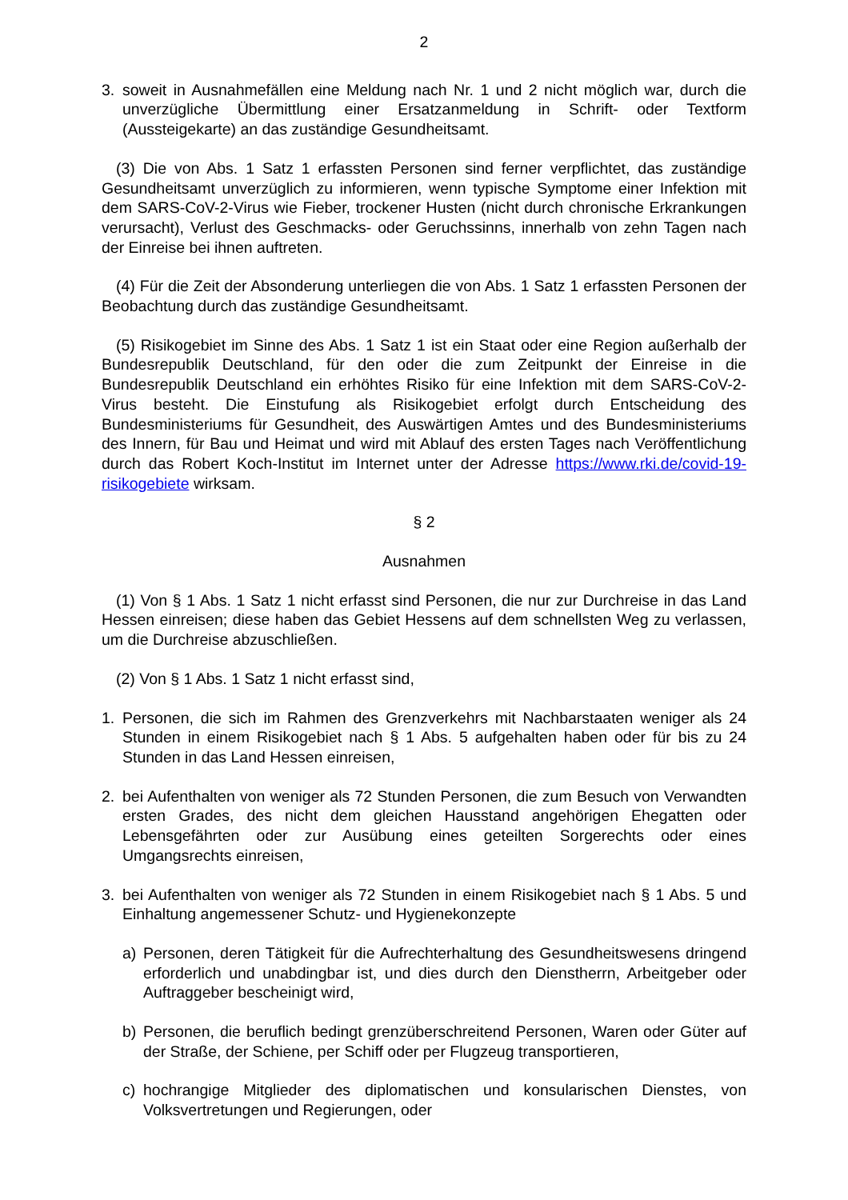2
3. soweit in Ausnahmefällen eine Meldung nach Nr. 1 und 2 nicht möglich war, durch die unverzügliche Übermittlung einer Ersatzanmeldung in Schrift- oder Textform (Aussteigekarte) an das zuständige Gesundheitsamt.
(3) Die von Abs. 1 Satz 1 erfassten Personen sind ferner verpflichtet, das zuständige Gesundheitsamt unverzüglich zu informieren, wenn typische Symptome einer Infektion mit dem SARS-CoV-2-Virus wie Fieber, trockener Husten (nicht durch chronische Erkrankungen verursacht), Verlust des Geschmacks- oder Geruchssinns, innerhalb von zehn Tagen nach der Einreise bei ihnen auftreten.
(4) Für die Zeit der Absonderung unterliegen die von Abs. 1 Satz 1 erfassten Personen der Beobachtung durch das zuständige Gesundheitsamt.
(5) Risikogebiet im Sinne des Abs. 1 Satz 1 ist ein Staat oder eine Region außerhalb der Bundesrepublik Deutschland, für den oder die zum Zeitpunkt der Einreise in die Bundesrepublik Deutschland ein erhöhtes Risiko für eine Infektion mit dem SARS-CoV-2-Virus besteht. Die Einstufung als Risikogebiet erfolgt durch Entscheidung des Bundesministeriums für Gesundheit, des Auswärtigen Amtes und des Bundesministeriums des Innern, für Bau und Heimat und wird mit Ablauf des ersten Tages nach Veröffentlichung durch das Robert Koch-Institut im Internet unter der Adresse https://www.rki.de/covid-19-risikogebiete wirksam.
§ 2
Ausnahmen
(1) Von § 1 Abs. 1 Satz 1 nicht erfasst sind Personen, die nur zur Durchreise in das Land Hessen einreisen; diese haben das Gebiet Hessens auf dem schnellsten Weg zu verlassen, um die Durchreise abzuschließen.
(2) Von § 1 Abs. 1 Satz 1 nicht erfasst sind,
1. Personen, die sich im Rahmen des Grenzverkehrs mit Nachbarstaaten weniger als 24 Stunden in einem Risikogebiet nach § 1 Abs. 5 aufgehalten haben oder für bis zu 24 Stunden in das Land Hessen einreisen,
2. bei Aufenthalten von weniger als 72 Stunden Personen, die zum Besuch von Verwandten ersten Grades, des nicht dem gleichen Hausstand angehörigen Ehegatten oder Lebensgefährten oder zur Ausübung eines geteilten Sorgerechts oder eines Umgangsrechts einreisen,
3. bei Aufenthalten von weniger als 72 Stunden in einem Risikogebiet nach § 1 Abs. 5 und Einhaltung angemessener Schutz- und Hygienekonzepte
a) Personen, deren Tätigkeit für die Aufrechterhaltung des Gesundheitswesens dringend erforderlich und unabdingbar ist, und dies durch den Dienstherrn, Arbeitgeber oder Auftraggeber bescheinigt wird,
b) Personen, die beruflich bedingt grenzüberschreitend Personen, Waren oder Güter auf der Straße, der Schiene, per Schiff oder per Flugzeug transportieren,
c) hochrangige Mitglieder des diplomatischen und konsularischen Dienstes, von Volksvertretungen und Regierungen, oder